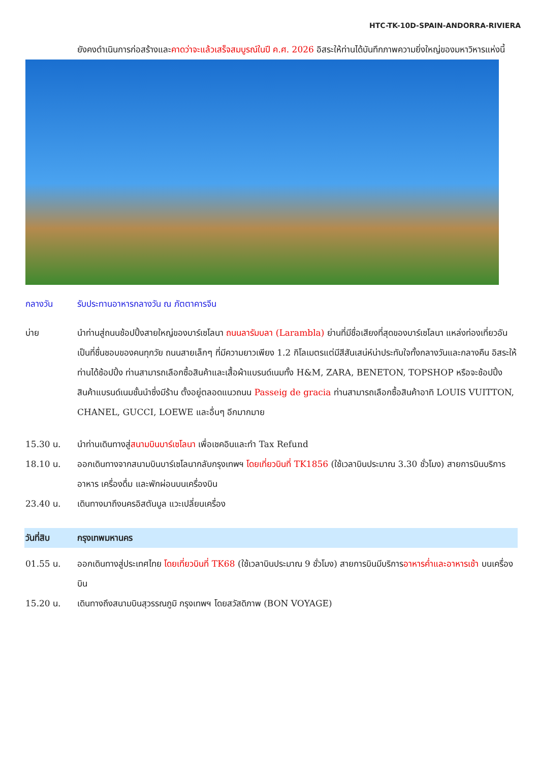HTC-TK-10D-SPAIN-ANDORRA-RIVIERA
ยังคงดำเนินการก่อสร้างและคาดว่าจะแล้วเสร็จสมบูรณ์ในปี ค.ศ. 2026 อิสระให้ท่านได้บันทึกภาพความยิ่งใหญ่ของมหาวิหารแห่งนี้
กลางวัน รับประทานอาหารกลางวัน ณ ภัตตาคารจีน
บ่าย นำท่านสู่ถนนช้อปปิ้งสายใหญ่ของบาร์เซโลนา ถนนลารัมบลา (Larambla) ย่านที่มีชื่อเสียงที่สุดของบาร์เซโลนา แหล่งท่องเที่ยวอันเป็นที่ชื่นชอบของคนทุกวัย ถนนสายเล็กๆ ที่มีความยาวเพียง 1.2 กิโลเมตรแต่มีสีสันเสน่ห์น่าประทับใจทั้งกลางวันและกลางคืน อิสระให้ท่านได้ช้อปปิ้ง ท่านสามารถเลือกซื้อสินค้าและเสื้อผ้าแบรนด์เนมทั้ง H&M, ZARA, BENETON, TOPSHOP หรือจะช้อปปิ้งสินค้าแบรนด์เนมชั้นนำซึ่งมีร้าน ตั้งอยู่ตลอดแนวถนน Passeig de gracia ท่านสามารถเลือกซื้อสินค้าอาทิ LOUIS VUITTON, CHANEL, GUCCI, LOEWE และอื่นๆ อีกมากมาย
15.30 น. นำท่านเดินทางสู่สนามบินบาร์เซโลนา เพื่อเชคอินและทำ Tax Refund
18.10 น. ออกเดินทางจากสนามบินบาร์เซโลนากลับกรุงเทพฯ โดยเที่ยวบินที่ TK1856 (ใช้เวลาบินประมาณ 3.30 ชั่วโมง) สายการบินบริการอาหาร เครื่องดื่ม และพักผ่อนบนเครื่องบิน
23.40 น. เดินทางมาถึงนครอิสตันบูล แวะเปลี่ยนเครื่อง
วันที่สิบ กรุงเทพมหานคร
01.55 น. ออกเดินทางสู่ประเทศไทย โดยเที่ยวบินที่ TK68 (ใช้เวลาบินประมาณ 9 ชั่วโมง) สายการบินมีบริการอาหารค่ำและอาหารเช้า บนเครื่องบิน
15.20 น. เดินทางถึงสนามบินสุวรรณภูมิ กรุงเทพฯ โดยสวัสดิภาพ (BON VOYAGE)